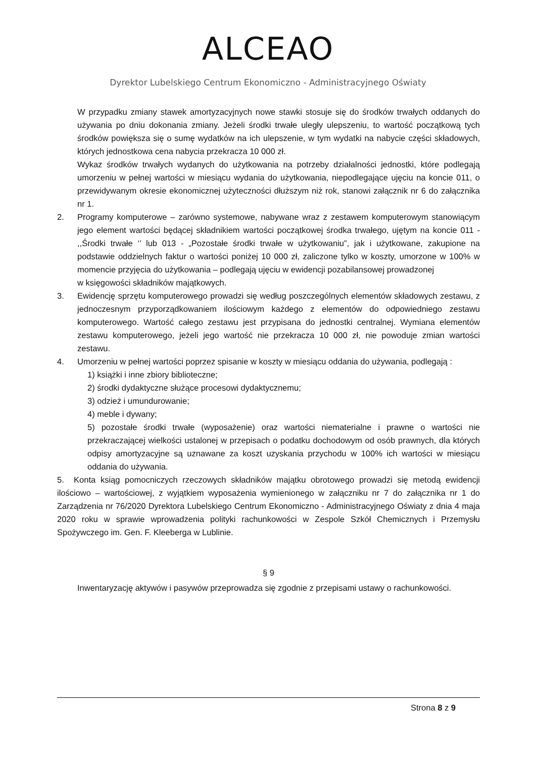ALCEAO
Dyrektor Lubelskiego Centrum Ekonomiczno - Administracyjnego Oświaty
W przypadku zmiany stawek amortyzacyjnych nowe stawki stosuje się do środków trwałych oddanych do używania po dniu dokonania zmiany. Jeżeli środki trwałe uległy ulepszeniu, to wartość początkową tych środków powiększa się o sumę wydatków na ich ulepszenie, w tym wydatki na nabycie części składowych, których jednostkowa cena nabycia przekracza 10 000 zł.
Wykaz środków trwałych wydanych do użytkowania na potrzeby działalności jednostki, które podlegają umorzeniu w pełnej wartości w miesiącu wydania do użytkowania, niepodlegające ujęciu na koncie 011, o przewidywanym okresie ekonomicznej użyteczności dłuższym niż rok, stanowi załącznik nr 6 do załącznika nr 1.
2. Programy komputerowe – zarówno systemowe, nabywane wraz z zestawem komputerowym stanowiącym jego element wartości będącej składnikiem wartości początkowej środka trwałego, ujętym na koncie 011 - ,,Środki trwałe ‘’ lub 013 - „Pozostałe środki trwałe w użytkowaniu”, jak i użytkowane, zakupione na podstawie oddzielnych faktur o wartości poniżej 10 000 zł, zaliczone tylko w koszty, umorzone w 100% w momencie przyjęcia do użytkowania – podlegają ujęciu w ewidencji pozabilansowej prowadzonej
w księgowości składników majątkowych.
3. Ewidencję sprzętu komputerowego prowadzi się według poszczególnych elementów składowych zestawu, z jednoczesnym przyporządkowaniem ilościowym każdego z elementów do odpowiedniego zestawu komputerowego. Wartość całego zestawu jest przypisana do jednostki centralnej. Wymiana elementów zestawu komputerowego, jeżeli jego wartość nie przekracza 10 000 zł, nie powoduje zmian wartości zestawu.
4. Umorzeniu w pełnej wartości poprzez spisanie w koszty w miesiącu oddania do używania, podlegają :
1) książki i inne zbiory biblioteczne;
2) środki dydaktyczne służące procesowi dydaktycznemu;
3) odzież i umundurowanie;
4) meble i dywany;
5) pozostałe środki trwałe (wyposażenie) oraz wartości niematerialne i prawne o wartości nie przekraczającej wielkości ustalonej w przepisach o podatku dochodowym od osób prawnych, dla których odpisy amortyzacyjne są uznawane za koszt uzyskania przychodu w 100% ich wartości w miesiącu oddania do używania.
5. Konta ksiąg pomocniczych rzeczowych składników majątku obrotowego prowadzi się metodą ewidencji ilościowo – wartościowej, z wyjątkiem wyposażenia wymienionego w załączniku nr 7 do załącznika nr 1 do Zarządzenia nr 76/2020 Dyrektora Lubelskiego Centrum Ekonomiczno - Administracyjnego Oświaty z dnia 4 maja 2020 roku w sprawie wprowadzenia polityki rachunkowości w Zespole Szkół Chemicznych i Przemysłu Spożywczego im. Gen. F. Kleeberga w Lublinie.
§ 9
Inwentaryzację aktywów i pasywów przeprowadza się zgodnie z przepisami ustawy o rachunkowości.
Strona 8 z 9